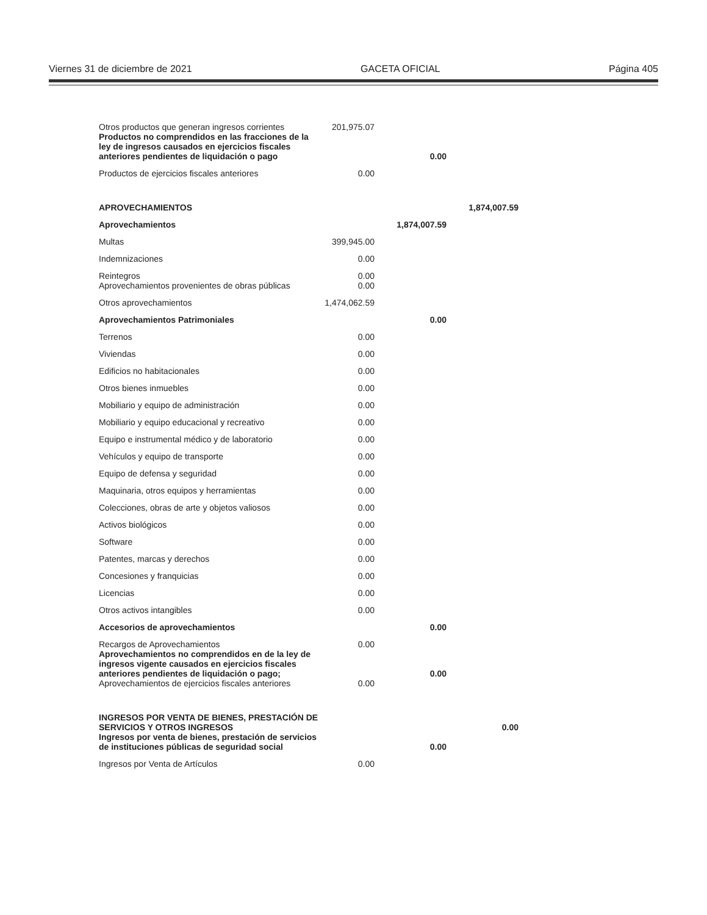Viernes 31 de diciembre de 2021 GACETA OFICIAL Página 405
| Otros productos que generan ingresos corrientes | 201,975.07 | | |
| Productos no comprendidos en las fracciones de la ley de ingresos causados en ejercicios fiscales anteriores pendientes de liquidación o pago | | 0.00 | |
| Productos de ejercicios fiscales anteriores | 0.00 | | |
| APROVECHAMIENTOS | | | 1,874,007.59 |
| Aprovechamientos | | 1,874,007.59 | |
| Multas | 399,945.00 | | |
| Indemnizaciones | 0.00 | | |
| Reintegros | 0.00 | | |
| Aprovechamientos provenientes de obras públicas | 0.00 | | |
| Otros aprovechamientos | 1,474,062.59 | | |
| Aprovechamientos Patrimoniales | | 0.00 | |
| Terrenos | 0.00 | | |
| Viviendas | 0.00 | | |
| Edificios no habitacionales | 0.00 | | |
| Otros bienes inmuebles | 0.00 | | |
| Mobiliario y equipo de administración | 0.00 | | |
| Mobiliario y equipo educacional y recreativo | 0.00 | | |
| Equipo e instrumental médico y de laboratorio | 0.00 | | |
| Vehículos y equipo de transporte | 0.00 | | |
| Equipo de defensa y seguridad | 0.00 | | |
| Maquinaria, otros equipos y herramientas | 0.00 | | |
| Colecciones, obras de arte y objetos valiosos | 0.00 | | |
| Activos biológicos | 0.00 | | |
| Software | 0.00 | | |
| Patentes, marcas y derechos | 0.00 | | |
| Concesiones y franquicias | 0.00 | | |
| Licencias | 0.00 | | |
| Otros activos intangibles | 0.00 | | |
| Accesorios de aprovechamientos | | 0.00 | |
| Recargos de Aprovechamientos | 0.00 | | |
| Aprovechamientos no comprendidos en de la ley de ingresos vigente causados en ejercicios fiscales anteriores pendientes de liquidación o pago; | | 0.00 | |
| Aprovechamientos de ejercicios fiscales anteriores | 0.00 | | |
| INGRESOS POR VENTA DE BIENES, PRESTACIÓN DE SERVICIOS Y OTROS INGRESOS | | | 0.00 |
| Ingresos por venta de bienes, prestación de servicios de instituciones públicas de seguridad social | | 0.00 | |
| Ingresos por Venta de Artículos | 0.00 | | |